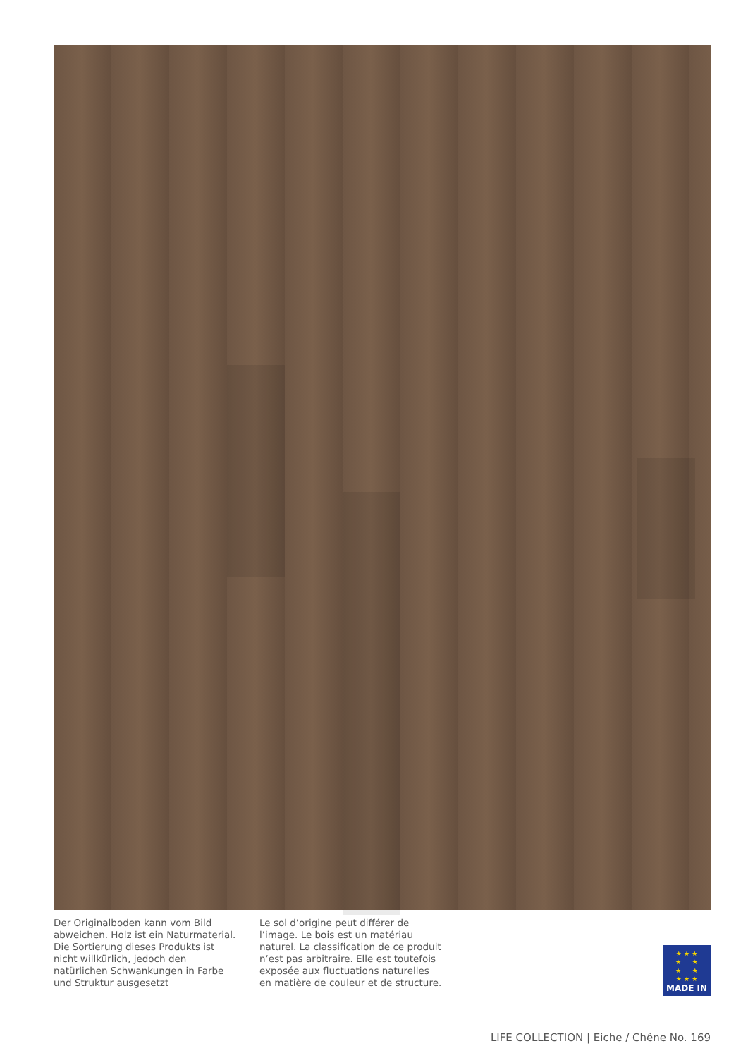Der Originalboden kann vom Bild abweichen. Holz ist ein Naturmaterial. Die Sortierung dieses Produkts ist nicht willkürlich, jedoch den natürlichen Schwankungen in Farbe und Struktur ausgesetzt
Le sol d’origine peut différer de l’image. Le bois est un matériau naturel. La classification de ce produit n’est pas arbitraire. Elle est toutefois exposée aux fluctuations naturelles en matière de couleur et de structure.
★ ★ ★
★ ★
★ ★
★ ★ ★
MADE IN
LIFE COLLECTION | Eiche / Chêne No. 169